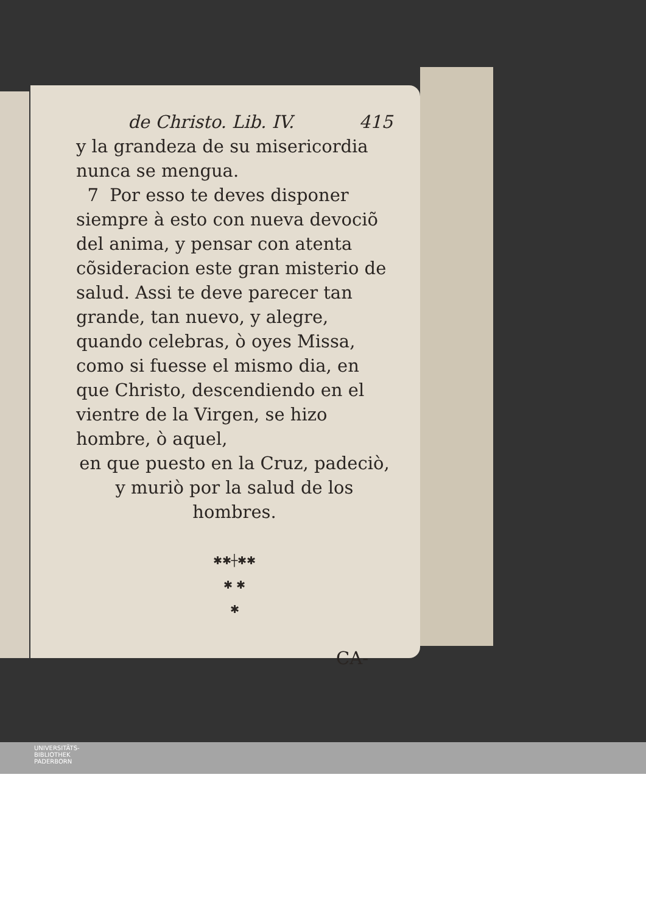de Christo. Lib. IV. 415
y la grandeza de su misericordia nunca se mengua.
7 Por esso te deves disponer siempre à esto con nueva devociõ del anima, y pensar con atenta cõsideracion este gran misterio de salud. Assi te deve parecer tan grande, tan nuevo, y alegre, quando celebras, ò oyes Missa, como si fuesse el mismo dia, en que Christo, descendiendo en el vientre de la Virgen, se hizo hombre, ò aquel,
en que puesto en la Cruz, padeciò, y muriò por la salud de los hombres.
✱✱┼✱✱
✱ ✱
✱
CA-
UNIVERSITÄTS-
BIBLIOTHEK
PADERBORN